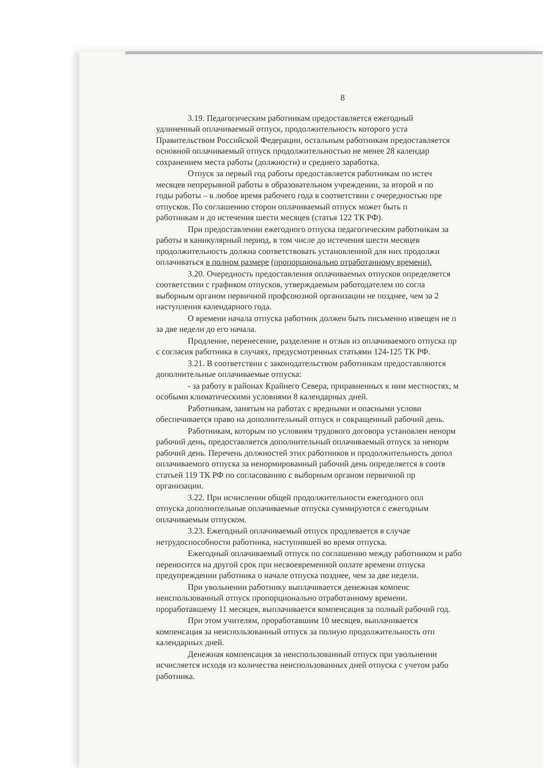8
3.19. Педагогическим работникам предоставляется ежегодный
удлиненный оплачиваемый отпуск, продолжительность которого уста
Правительством Российской Федерации, остальным работникам предоставляется
основной оплачиваемый отпуск продолжительностью не менее 28 календар
сохранением места работы (должности) и среднего заработка.
Отпуск за первый год работы предоставляется работникам по истеч
месяцев непрерывной работы в образовательном учреждении, за второй и по
годы работы – в любое время рабочего года в соответствии с очередностью пре
отпусков. По соглашению сторон оплачиваемый отпуск может быть п
работникам и до истечения шести месяцев (статья 122 ТК РФ).
При предоставлении ежегодного отпуска педагогическим работникам за
работы в каникулярный период, в том числе до истечения шести месяцев
продолжительность должна соответствовать установленной для них продолжи
оплачиваться в полном размере (пропорционально отработанному времени).
3.20. Очередность предоставления оплачиваемых отпусков определяется
соответствии с графиком отпусков, утверждаемым работодателем по согла
выборным органом первичной профсоюзной организации не позднее, чем за 2
наступления календарного года.
О времени начала отпуска работник должен быть письменно извещен не п
за две недели до его начала.
Продление, перенесение, разделение и отзыв из оплачиваемого отпуска пр
с согласия работника в случаях, предусмотренных статьями 124-125 ТК РФ.
3.21. В соответствии с законодательством работникам предоставляются
дополнительные оплачиваемые отпуска:
- за работу в районах Крайнего Севера, приравненных к ним местностях, м
особыми климатическими условиями 8 календарных дней.
Работникам, занятым на работах с вредными и опасными услови
обеспечивается право на дополнительный отпуск и сокращенный рабочий день.
Работникам, которым по условиям трудового договора установлен ненорм
рабочий день, предоставляется дополнительный оплачиваемый отпуск за ненорм
рабочий день. Перечень должностей этих работников и продолжительность допол
оплачиваемого отпуска за ненормированный рабочий день определяется в соотв
статьей 119 ТК РФ по согласованию с выборным органом первичной пр
организации.
3.22. При исчислении общей продолжительности ежегодного опл
отпуска дополнительные оплачиваемые отпуска суммируются с ежегодным
оплачиваемым отпуском.
3.23. Ежегодный оплачиваемый отпуск продлевается в случае
нетрудоспособности работника, наступившей во время отпуска.
Ежегодный оплачиваемый отпуск по соглашению между работником и рабо
переносится на другой срок при несвоевременной оплате времени отпуска
предупреждении работника о начале отпуска позднее, чем за две недели.
При увольнении работнику выплачивается денежная компенс
неиспользованный отпуск пропорционально отработанному времени.
проработавшему 11 месяцев, выплачивается компенсация за полный рабочий год.
При этом учителям, проработавшим 10 месяцев, выплачивается
компенсация за неиспользованный отпуск за полную продолжительность отп
календарных дней.
Денежная компенсация за неиспользованный отпуск при увольнении
исчисляется исходя из количества неиспользованных дней отпуска с учетом рабо
работника.